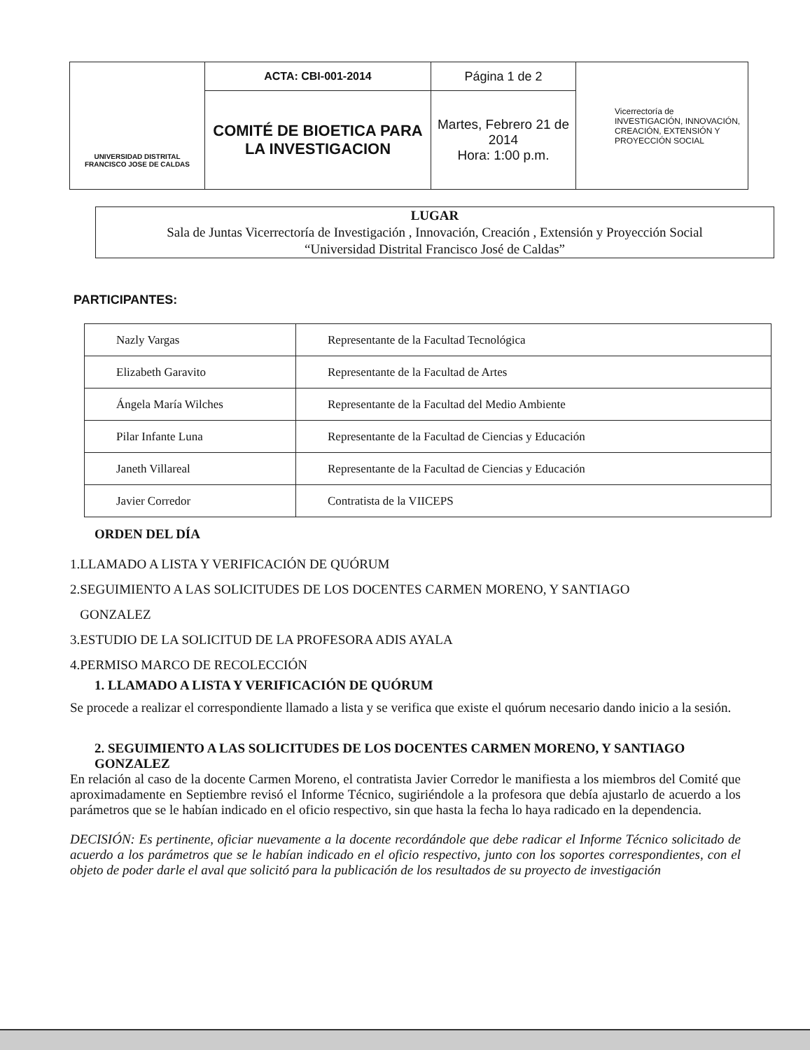| UNIVERSIDAD DISTRITAL FRANCISCO JOSE DE CALDAS | ACTA: CBI-001-2014 | Página 1 de 2 | Vicerrectoría de INVESTIGACIÓN, INNOVACIÓN, CREACIÓN, EXTENSIÓN Y PROYECCIÓN SOCIAL |
| | COMITÉ DE BIOETICA PARA LA INVESTIGACION | Martes, Febrero 21 de 2014 Hora: 1:00 p.m. | |
LUGAR
Sala de Juntas Vicerrectoría de Investigación , Innovación, Creación , Extensión y Proyección Social
“Universidad Distrital Francisco José de Caldas”
PARTICIPANTES:
| Nazly Vargas | Representante de la Facultad Tecnológica |
| Elizabeth Garavito | Representante de la Facultad de Artes |
| Ángela María Wilches | Representante de la Facultad del Medio Ambiente |
| Pilar Infante Luna | Representante de la Facultad de Ciencias y Educación |
| Janeth Villareal | Representante de la Facultad de Ciencias y Educación |
| Javier Corredor | Contratista de la VIICEPS |
ORDEN DEL DÍA
1.LLAMADO A LISTA Y VERIFICACIÓN DE QUÓRUM
2.SEGUIMIENTO A LAS SOLICITUDES DE LOS DOCENTES CARMEN MORENO, Y SANTIAGO
GONZALEZ
3.ESTUDIO DE LA SOLICITUD DE LA PROFESORA ADIS AYALA
4.PERMISO MARCO DE RECOLECCIÓN
1. LLAMADO A LISTA Y VERIFICACIÓN DE QUÓRUM
Se procede a realizar el correspondiente llamado a lista y se verifica que existe el quórum necesario dando inicio a la sesión.
2. SEGUIMIENTO A LAS SOLICITUDES DE LOS DOCENTES CARMEN MORENO, Y SANTIAGO GONZALEZ
En relación al caso de la docente Carmen Moreno, el contratista Javier Corredor le manifiesta a los miembros del Comité que aproximadamente en Septiembre revisó el Informe Técnico, sugiriéndole a la profesora que debía ajustarlo de acuerdo a los parámetros que se le habían indicado en el oficio respectivo, sin que hasta la fecha lo haya radicado en la dependencia.
DECISIÓN: Es pertinente, oficiar nuevamente a la docente recordándole que debe radicar el Informe Técnico solicitado de acuerdo a los parámetros que se le habían indicado en el oficio respectivo, junto con los soportes correspondientes, con el objeto de poder darle el aval que solicitó para la publicación de los resultados de su proyecto de investigación